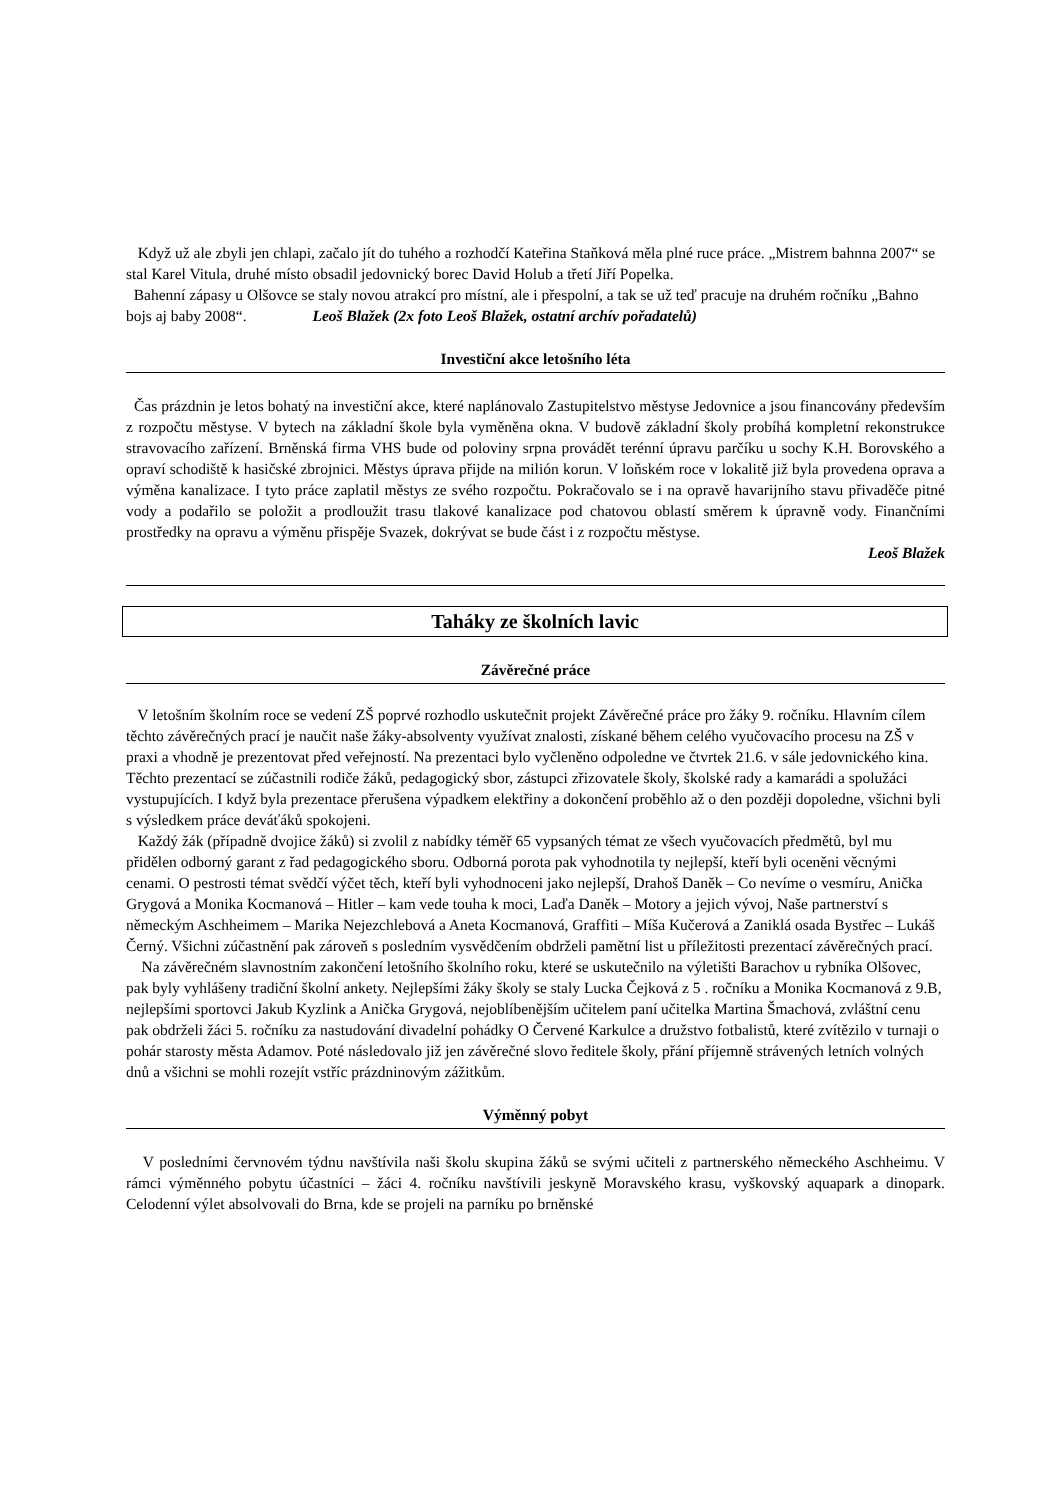Když už ale zbyli jen chlapi, začalo jít do tuhého a rozhodčí Kateřina Staňková měla plné ruce práce. „Mistrem bahnna 2007“ se stal Karel Vitula, druhé místo obsadil jedovnický borec David Holub a třetí Jiří Popelka.
Bahenní zápasy u Olšovce se staly novou atrakcí pro místní, ale i přespolní, a tak se už teď pracuje na druhém ročníku „Bahno bojs aj baby 2008“. Leoš Blažek (2x foto Leoš Blažek, ostatní archív pořadatelů)
Investiční akce letošního léta
Čas prázdnin je letos bohatý na investiční akce, které naplánovalo Zastupitelstvo městyse Jedovnice a jsou financovány především z rozpočtu městyse. V bytech na základní škole byla vyměněna okna. V budově základní školy probíhá kompletní rekonstrukce stravovacího zařízení. Brněnská firma VHS bude od poloviny srpna provádět terénní úpravu parčíku u sochy K.H. Borovského a opraví schodiště k hasičské zbrojnici. Městys úprava přijde na milión korun. V loňském roce v lokalitě již byla provedena oprava a výměna kanalizace. I tyto práce zaplatil městys ze svého rozpočtu. Pokračovalo se i na opravě havarijního stavu přivaděče pitné vody a podařilo se položit a prodloužit trasu tlakové kanalizace pod chatovou oblastí směrem k úpravně vody. Finančními prostředky na opravu a výměnu přispěje Svazek, dokrývat se bude část i z rozpočtu městyse.
Leoš Blažek
Taháky ze školních lavic
Závěrečné práce
V letošním školním roce se vedení ZŠ poprvé rozhodlo uskutečnit projekt Závěrečné práce pro žáky 9. ročníku. Hlavním cílem těchto závěrečných prací je naučit naše žáky-absolventy využívat znalosti, získané během celého vyučovacího procesu na ZŠ v praxi a vhodně je prezentovat před veřejností. Na prezentaci bylo vyčleněno odpoledne ve čtvrtek 21.6. v sále jedovnického kina. Těchto prezentací se zúčastnili rodiče žáků, pedagogický sbor, zástupci zřizovatele školy, školské rady a kamarádi a spolužáci vystupujících. I když byla prezentace přerušena výpadkem elektřiny a dokončení proběhlo až o den později dopoledne, všichni byli s výsledkem práce deváťáků spokojeni.
Každý žák (případně dvojice žáků) si zvolil z nabídky téměř 65 vypsaných témat ze všech vyučovacích předmětů, byl mu přidělen odborný garant z řad pedagogického sboru. Odborná porota pak vyhodnotila ty nejlepší, kteří byli oceněni věcnými cenami. O pestrosti témat svědčí výčet těch, kteří byli vyhodnoceni jako nejlepší, Drahoš Daněk – Co nevíme o vesmíru, Anička Grygová a Monika Kocmanová – Hitler – kam vede touha k moci, Laďa Daněk – Motory a jejich vývoj, Naše partnerství s německým Aschheimem – Marika Nejezchlebová a Aneta Kocmanová, Graffiti – Míša Kučerová a Zaniklá osada Bystřec – Lukáš Černý. Všichni zúčastnění pak zároveň s posledním vysvědčením obdrželi pamětní list u příležitosti prezentací závěrečných prací.
Na závěrečném slavnostním zakončení letošního školního roku, které se uskutečnilo na výletišti Barachov u rybníka Olšovec, pak byly vyhlášeny tradiční školní ankety. Nejlepšími žáky školy se staly Lucka Čejková z 5 . ročníku a Monika Kocmanová z 9.B, nejlepšími sportovci Jakub Kyzlink a Anička Grygová, nejoblíbenějším učitelem paní učitelka Martina Šmachová, zvláštní cenu pak obdrželi žáci 5. ročníku za nastudování divadelní pohádky O Červené Karkulce a družstvo fotbalistů, které zvítězilo v turnaji o pohár starosty města Adamov. Poté následovalo již jen závěrečné slovo ředitele školy, přání příjemně strávených letních volných dnů a všichni se mohli rozejít vstříc prázdninovým zážitkům.
Výměnný pobyt
V posledními červnovém týdnu navštívila naši školu skupina žáků se svými učiteli z partnerského německého Aschheimu. V rámci výměnného pobytu účastníci – žáci 4. ročníku navštívili jeskyně Moravského krasu, vyškovský aquapark a dinopark. Celodenní výlet absolvovali do Brna, kde se projeli na parníku po brněnské